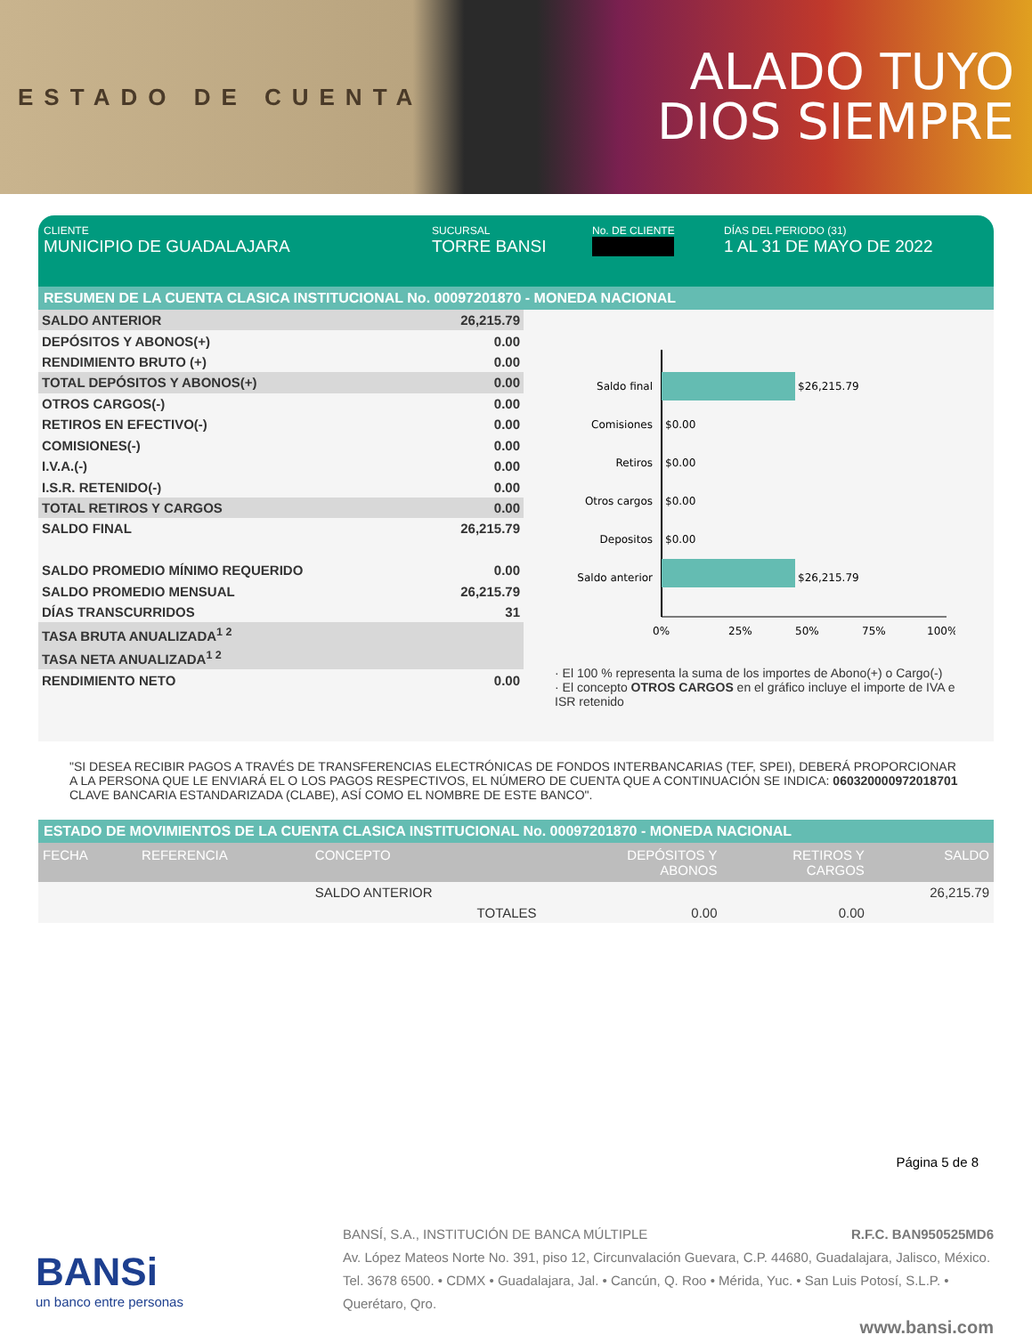ESTADO DE CUENTA
ALADO TUYO
DIOS SIEMPRE
CLIENTE
MUNICIPIO DE GUADALAJARA
SUCURSAL
TORRE BANSI
No. DE CLIENTE DÍAS DEL PERIODO (31)
1 AL 31 DE MAYO DE 2022
RESUMEN DE LA CUENTA CLASICA INSTITUCIONAL No. 00097201870 - MONEDA NACIONAL
| SALDO ANTERIOR | 26,215.79 |
| DEPÓSITOS Y ABONOS(+) | 0.00 |
| RENDIMIENTO BRUTO (+) | 0.00 |
| TOTAL DEPÓSITOS Y ABONOS(+) | 0.00 |
| OTROS CARGOS(-) | 0.00 |
| RETIROS EN EFECTIVO(-) | 0.00 |
| COMISIONES(-) | 0.00 |
| I.V.A.(-) | 0.00 |
| I.S.R. RETENIDO(-) | 0.00 |
| TOTAL RETIROS Y CARGOS | 0.00 |
| SALDO FINAL | 26,215.79 |
| SALDO PROMEDIO MÍNIMO REQUERIDO | 0.00 |
| SALDO PROMEDIO MENSUAL | 26,215.79 |
| DÍAS TRANSCURRIDOS | 31 |
| TASA BRUTA ANUALIZADA<sup>1 2</sup> | |
| TASA NETA ANUALIZADA<sup>1 2</sup> | |
| RENDIMIENTO NETO | 0.00 |
Saldo final
$26,215.79
Comisiones
$0.00
Retiros
$0.00
Otros cargos
$0.00
Depositos
$0.00
Saldo anterior
$26,215.79
0%
25%
50%
75%
100%
· El 100 % representa la suma de los importes de Abono(+) o Cargo(-)
· El concepto OTROS CARGOS en el gráfico incluye el importe de IVA e ISR retenido
"SI DESEA RECIBIR PAGOS A TRAVÉS DE TRANSFERENCIAS ELECTRÓNICAS DE FONDOS INTERBANCARIAS (TEF, SPEI), DEBERÁ PROPORCIONAR A LA PERSONA QUE LE ENVIARÁ EL O LOS PAGOS RESPECTIVOS, EL NÚMERO DE CUENTA QUE A CONTINUACIÓN SE INDICA: 060320000972018701 CLAVE BANCARIA ESTANDARIZADA (CLABE), ASÍ COMO EL NOMBRE DE ESTE BANCO".
ESTADO DE MOVIMIENTOS DE LA CUENTA CLASICA INSTITUCIONAL No. 00097201870 - MONEDA NACIONAL
| FECHA | REFERENCIA | CONCEPTO | DEPÓSITOS Y ABONOS | RETIROS Y CARGOS | SALDO |
| --- | --- | --- | --- | --- | --- |
| | | SALDO ANTERIOR | | | 26,215.79 |
| | | TOTALES | 0.00 | 0.00 | |
Página 5 de 8
BANSi
un banco entre personas
BANSÍ, S.A., INSTITUCIÓN DE BANCA MÚLTIPLE R.F.C. BAN950525MD6
Av. López Mateos Norte No. 391, piso 12, Circunvalación Guevara, C.P. 44680, Guadalajara, Jalisco, México. Tel. 3678 6500. • CDMX • Guadalajara, Jal. • Cancún, Q. Roo • Mérida, Yuc. • San Luis Potosí, S.L.P. • Querétaro, Qro.
www.bansi.com